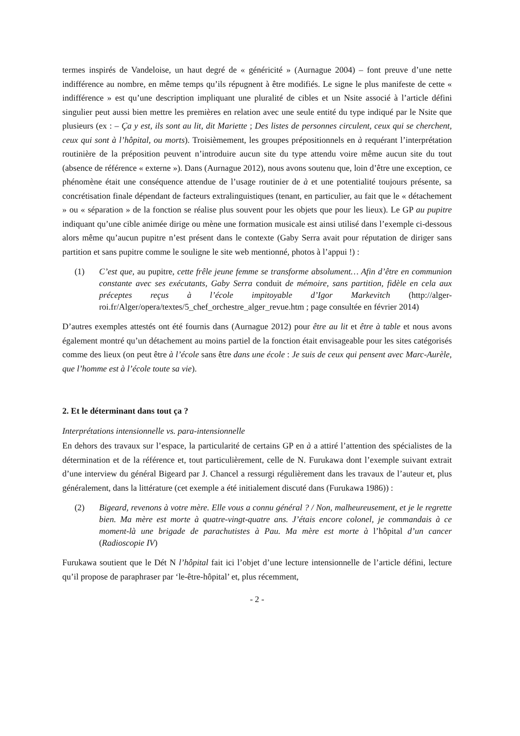termes inspirés de Vandeloise, un haut degré de « généricité » (Aurnague 2004) – font preuve d’une nette indifférence au nombre, en même temps qu’ils répugnent à être modifiés. Le signe le plus manifeste de cette « indifférence » est qu’une description impliquant une pluralité de cibles et un Nsite associé à l’article défini singulier peut aussi bien mettre les premières en relation avec une seule entité du type indiqué par le Nsite que plusieurs (ex : – Ça y est, ils sont au lit, dit Mariette ; Des listes de personnes circulent, ceux qui se cherchent, ceux qui sont à l’hôpital, ou morts). Troisièmement, les groupes prépositionnels en à requérant l’interprétation routinière de la préposition peuvent n’introduire aucun site du type attendu voire même aucun site du tout (absence de référence « externe »). Dans (Aurnague 2012), nous avons soutenu que, loin d’être une exception, ce phénomène était une conséquence attendue de l’usage routinier de à et une potentialité toujours présente, sa concrétisation finale dépendant de facteurs extralinguistiques (tenant, en particulier, au fait que le « détachement » ou « séparation » de la fonction se réalise plus souvent pour les objets que pour les lieux). Le GP au pupitre indiquant qu’une cible animée dirige ou mène une formation musicale est ainsi utilisé dans l’exemple ci-dessous alors même qu’aucun pupitre n’est présent dans le contexte (Gaby Serra avait pour réputation de diriger sans partition et sans pupitre comme le souligne le site web mentionné, photos à l’appui !) :
(1) C’est que, au pupitre, cette frêle jeune femme se transforme absolument… Afin d’être en communion constante avec ses exécutants, Gaby Serra conduit de mémoire, sans partition, fidèle en cela aux préceptes reçus à l’école impitoyable d’Igor Markevitch (http://alger-roi.fr/Alger/opera/textes/5_chef_orchestre_alger_revue.htm ; page consultée en février 2014)
D’autres exemples attestés ont été fournis dans (Aurnague 2012) pour être au lit et être à table et nous avons également montré qu’un détachement au moins partiel de la fonction était envisageable pour les sites catégorisés comme des lieux (on peut être à l’école sans être dans une école : Je suis de ceux qui pensent avec Marc-Aurèle, que l’homme est à l’école toute sa vie).
2. Et le déterminant dans tout ça ?
Interprétations intensionnelle vs. para-intensionnelle
En dehors des travaux sur l’espace, la particularité de certains GP en à a attiré l’attention des spécialistes de la détermination et de la référence et, tout particulièrement, celle de N. Furukawa dont l’exemple suivant extrait d’une interview du général Bigeard par J. Chancel a ressurgi régulièrement dans les travaux de l’auteur et, plus généralement, dans la littérature (cet exemple a été initialement discuté dans (Furukawa 1986)) :
(2) Bigeard, revenons à votre mère. Elle vous a connu général ? / Non, malheureusement, et je le regrette bien. Ma mère est morte à quatre-vingt-quatre ans. J’étais encore colonel, je commandais à ce moment-là une brigade de parachutistes à Pau. Ma mère est morte à l’hôpital d’un cancer (Radioscopie IV)
Furukawa soutient que le Dét N l’hôpital fait ici l’objet d’une lecture intensionnelle de l’article défini, lecture qu’il propose de paraphraser par ‘le-être-hôpital’ et, plus récemment,
- 2 -